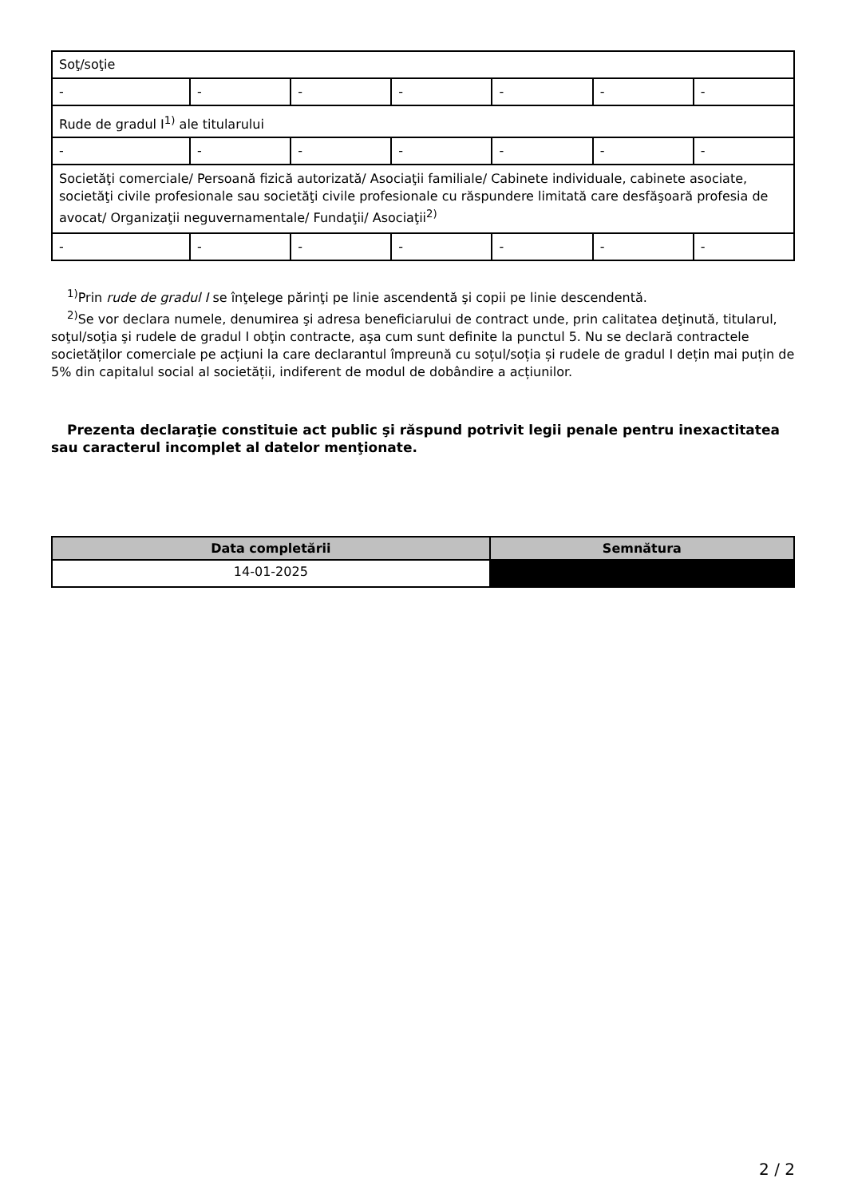| Soţ/soţie | | | | | | |
| - | - | - | - | - | - | - |
| Rude de gradul I<sup>1)</sup> ale titularului | | | | | | |
| - | - | - | - | - | - | - |
| Societăţi comerciale/ Persoană fizică autorizată/ Asociaţii familiale/ Cabinete individuale, cabinete asociate, societăţi civile profesionale sau societăţi civile profesionale cu răspundere limitată care desfăşoară profesia de avocat/ Organizaţii neguvernamentale/ Fundaţii/ Asociaţii<sup>2)</sup> | | | | | | |
| - | - | - | - | - | - | - |
<sup>1)</sup> Prin rude de gradul I se înţelege părinţi pe linie ascendentă şi copii pe linie descendentă.
<sup>2)</sup> Se vor declara numele, denumirea şi adresa beneficiarului de contract unde, prin calitatea deţinută, titularul, soţul/soţia şi rudele de gradul I obţin contracte, aşa cum sunt definite la punctul 5. Nu se declară contractele societăților comerciale pe acțiuni la care declarantul împreună cu soțul/soția și rudele de gradul I dețin mai puțin de 5% din capitalul social al societății, indiferent de modul de dobândire a acțiunilor.
Prezenta declaraţie constituie act public şi răspund potrivit legii penale pentru inexactitatea sau caracterul incomplet al datelor menţionate.
| Data completării | Semnătura |
| --- | --- |
| 14-01-2025 | |
2 / 2